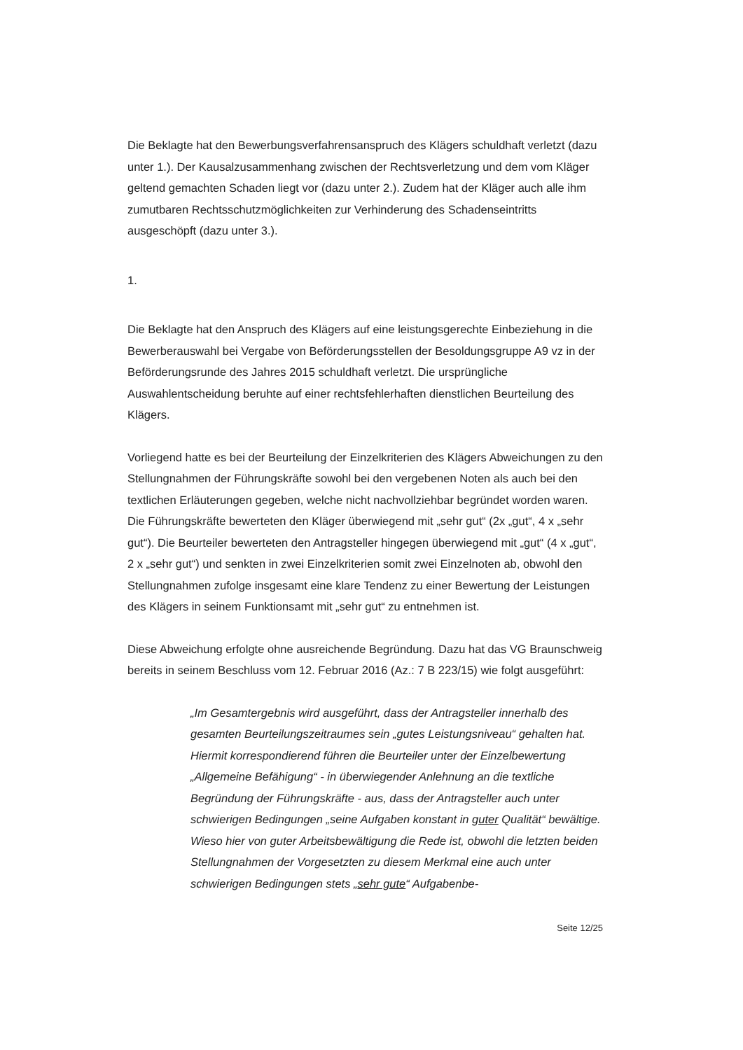Die Beklagte hat den Bewerbungsverfahrensanspruch des Klägers schuldhaft verletzt (dazu unter 1.). Der Kausalzusammenhang zwischen der Rechtsverletzung und dem vom Kläger geltend gemachten Schaden liegt vor (dazu unter 2.). Zudem hat der Kläger auch alle ihm zumutbaren Rechtsschutzmöglichkeiten zur Verhinderung des Schadenseintritts ausgeschöpft (dazu unter 3.).
1.
Die Beklagte hat den Anspruch des Klägers auf eine leistungsgerechte Einbeziehung in die Bewerberauswahl bei Vergabe von Beförderungsstellen der Besoldungsgruppe A9 vz in der Beförderungsrunde des Jahres 2015 schuldhaft verletzt. Die ursprüngliche Auswahlentscheidung beruhte auf einer rechtsfehlerhaften dienstlichen Beurteilung des Klägers.
Vorliegend hatte es bei der Beurteilung der Einzelkriterien des Klägers Abweichungen zu den Stellungnahmen der Führungskräfte sowohl bei den vergebenen Noten als auch bei den textlichen Erläuterungen gegeben, welche nicht nachvollziehbar begründet worden waren. Die Führungskräfte bewerteten den Kläger überwiegend mit „sehr gut“ (2x „gut“, 4 x „sehr gut“). Die Beurteiler bewerteten den Antragsteller hingegen überwiegend mit „gut“ (4 x „gut“, 2 x „sehr gut“) und senkten in zwei Einzelkriterien somit zwei Einzelnoten ab, obwohl den Stellungnahmen zufolge insgesamt eine klare Tendenz zu einer Bewertung der Leistungen des Klägers in seinem Funktionsamt mit „sehr gut“ zu entnehmen ist.
Diese Abweichung erfolgte ohne ausreichende Begründung. Dazu hat das VG Braunschweig bereits in seinem Beschluss vom 12. Februar 2016 (Az.: 7 B 223/15) wie folgt ausgeführt:
„Im Gesamtergebnis wird ausgeführt, dass der Antragsteller innerhalb des gesamten Beurteilungszeitraumes sein „gutes Leistungsniveau“ gehalten hat. Hiermit korrespondierend führen die Beurteiler unter der Einzelbewertung „Allgemeine Befähigung“ - in überwiegender Anlehnung an die textliche Begründung der Führungskräfte - aus, dass der Antragsteller auch unter schwierigen Bedingungen „seine Aufgaben konstant in guter Qualität“ bewältige. Wieso hier von guter Arbeitsbewältigung die Rede ist, obwohl die letzten beiden Stellungnahmen der Vorgesetzten zu diesem Merkmal eine auch unter schwierigen Bedingungen stets „sehr gute“ Aufgabenbe-
Seite 12/25